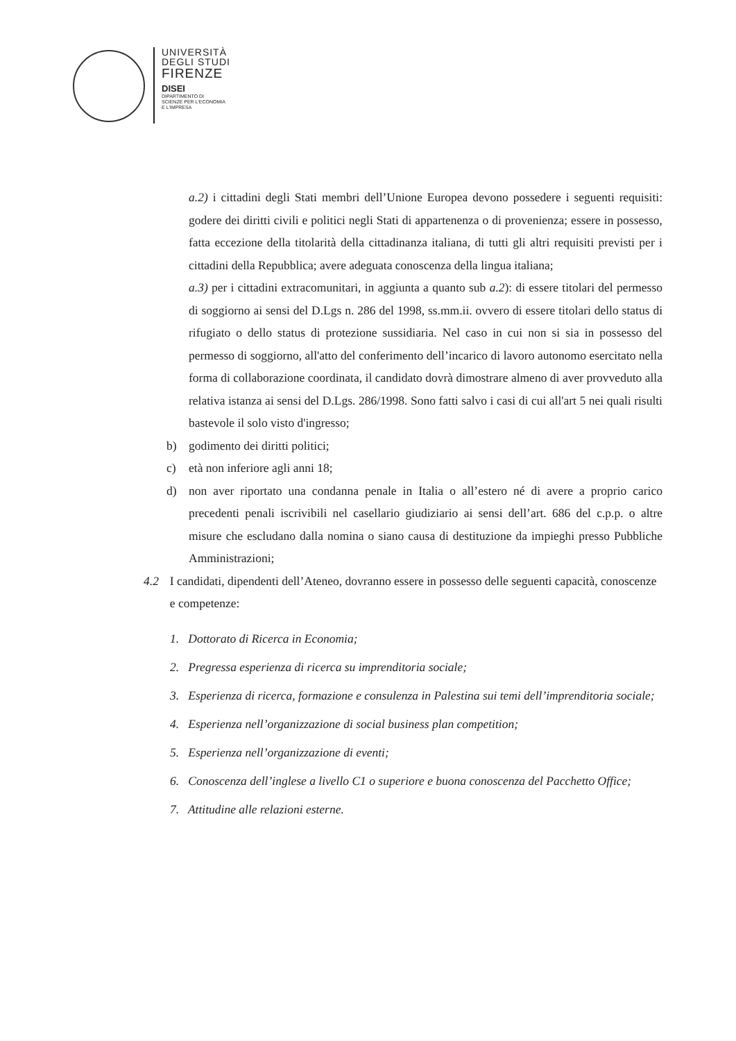UNIVERSITÀ
DEGLI STUDI
FIRENZE
DISEI
DIPARTIMENTO DI
SCIENZE PER L'ECONOMIA
E L'IMPRESA
a.2) i cittadini degli Stati membri dell’Unione Europea devono possedere i seguenti requisiti: godere dei diritti civili e politici negli Stati di appartenenza o di provenienza; essere in possesso, fatta eccezione della titolarità della cittadinanza italiana, di tutti gli altri requisiti previsti per i cittadini della Repubblica; avere adeguata conoscenza della lingua italiana;
a.3) per i cittadini extracomunitari, in aggiunta a quanto sub a.2): di essere titolari del permesso di soggiorno ai sensi del D.Lgs n. 286 del 1998, ss.mm.ii. ovvero di essere titolari dello status di rifugiato o dello status di protezione sussidiaria. Nel caso in cui non si sia in possesso del permesso di soggiorno, all'atto del conferimento dell’incarico di lavoro autonomo esercitato nella forma di collaborazione coordinata, il candidato dovrà dimostrare almeno di aver provveduto alla relativa istanza ai sensi del D.Lgs. 286/1998. Sono fatti salvo i casi di cui all'art 5 nei quali risulti bastevole il solo visto d'ingresso;
b) godimento dei diritti politici;
c) età non inferiore agli anni 18;
d) non aver riportato una condanna penale in Italia o all’estero né di avere a proprio carico precedenti penali iscrivibili nel casellario giudiziario ai sensi dell’art. 686 del c.p.p. o altre misure che escludano dalla nomina o siano causa di destituzione da impieghi presso Pubbliche Amministrazioni;
4.2 I candidati, dipendenti dell’Ateneo, dovranno essere in possesso delle seguenti capacità, conoscenze e competenze:
1. Dottorato di Ricerca in Economia;
2. Pregressa esperienza di ricerca su imprenditoria sociale;
3. Esperienza di ricerca, formazione e consulenza in Palestina sui temi dell’imprenditoria sociale;
4. Esperienza nell’organizzazione di social business plan competition;
5. Esperienza nell’organizzazione di eventi;
6. Conoscenza dell’inglese a livello C1 o superiore e buona conoscenza del Pacchetto Office;
7. Attitudine alle relazioni esterne.